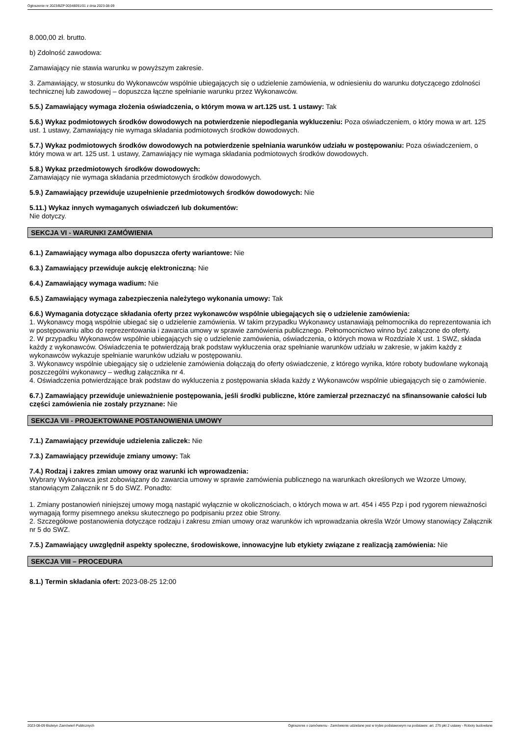Ogłoszenie nr 2023/BZP 00348091/01 z dnia 2023-08-09
8.000,00 zł. brutto.
b) Zdolność zawodowa:
Zamawiający nie stawia warunku w powyższym zakresie.
3. Zamawiający, w stosunku do Wykonawców wspólnie ubiegających się o udzielenie zamówienia, w odniesieniu do warunku dotyczącego zdolności technicznej lub zawodowej – dopuszcza łączne spełnianie warunku przez Wykonawców.
5.5.) Zamawiający wymaga złożenia oświadczenia, o którym mowa w art.125 ust. 1 ustawy: Tak
5.6.) Wykaz podmiotowych środków dowodowych na potwierdzenie niepodlegania wykluczeniu: Poza oświadczeniem, o który mowa w art. 125 ust. 1 ustawy, Zamawiający nie wymaga składania podmiotowych środków dowodowych.
5.7.) Wykaz podmiotowych środków dowodowych na potwierdzenie spełniania warunków udziału w postępowaniu: Poza oświadczeniem, o który mowa w art. 125 ust. 1 ustawy, Zamawiający nie wymaga składania podmiotowych środków dowodowych.
5.8.) Wykaz przedmiotowych środków dowodowych:
Zamawiający nie wymaga składania przedmiotowych środków dowodowych.
5.9.) Zamawiający przewiduje uzupełnienie przedmiotowych środków dowodowych: Nie
5.11.) Wykaz innych wymaganych oświadczeń lub dokumentów:
Nie dotyczy.
SEKCJA VI - WARUNKI ZAMÓWIENIA
6.1.) Zamawiający wymaga albo dopuszcza oferty wariantowe: Nie
6.3.) Zamawiający przewiduje aukcję elektroniczną: Nie
6.4.) Zamawiający wymaga wadium: Nie
6.5.) Zamawiający wymaga zabezpieczenia należytego wykonania umowy: Tak
6.6.) Wymagania dotyczące składania oferty przez wykonawców wspólnie ubiegających się o udzielenie zamówienia:
1. Wykonawcy mogą wspólnie ubiegać się o udzielenie zamówienia. W takim przypadku Wykonawcy ustanawiają pełnomocnika do reprezentowania ich w postępowaniu albo do reprezentowania i zawarcia umowy w sprawie zamówienia publicznego. Pełnomocnictwo winno być załączone do oferty.
2. W przypadku Wykonawców wspólnie ubiegających się o udzielenie zamówienia, oświadczenia, o których mowa w Rozdziale X ust. 1 SWZ, składa każdy z wykonawców. Oświadczenia te potwierdzają brak podstaw wykluczenia oraz spełnianie warunków udziału w zakresie, w jakim każdy z wykonawców wykazuje spełnianie warunków udziału w postępowaniu.
3. Wykonawcy wspólnie ubiegający się o udzielenie zamówienia dołączają do oferty oświadczenie, z którego wynika, które roboty budowlane wykonają poszczególni wykonawcy – według załącznika nr 4.
4. Oświadczenia potwierdzające brak podstaw do wykluczenia z postępowania składa każdy z Wykonawców wspólnie ubiegających się o zamówienie.
6.7.) Zamawiający przewiduje unieważnienie postępowania, jeśli środki publiczne, które zamierzał przeznaczyć na sfinansowanie całości lub części zamówienia nie zostały przyznane: Nie
SEKCJA VII - PROJEKTOWANE POSTANOWIENIA UMOWY
7.1.) Zamawiający przewiduje udzielenia zaliczek: Nie
7.3.) Zamawiający przewiduje zmiany umowy: Tak
7.4.) Rodzaj i zakres zmian umowy oraz warunki ich wprowadzenia:
Wybrany Wykonawca jest zobowiązany do zawarcia umowy w sprawie zamówienia publicznego na warunkach określonych we Wzorze Umowy, stanowiącym Załącznik nr 5 do SWZ. Ponadto:
1. Zmiany postanowień niniejszej umowy mogą nastąpić wyłącznie w okolicznościach, o których mowa w art. 454 i 455 Pzp i pod rygorem nieważności wymagają formy pisemnego aneksu skutecznego po podpisaniu przez obie Strony.
2. Szczegółowe postanowienia dotyczące rodzaju i zakresu zmian umowy oraz warunków ich wprowadzania określa Wzór Umowy stanowiący Załącznik nr 5 do SWZ.
7.5.) Zamawiający uwzględnił aspekty społeczne, środowiskowe, innowacyjne lub etykiety związane z realizacją zamówienia: Nie
SEKCJA VIII – PROCEDURA
8.1.) Termin składania ofert: 2023-08-25 12:00
2023-08-09 Biuletyn Zamówień Publicznych Ogłoszenie o zamówieniu - Zamówienie udzielane jest w trybie podstawowym na podstawie: art. 275 pkt 2 ustawy - Roboty budowlane